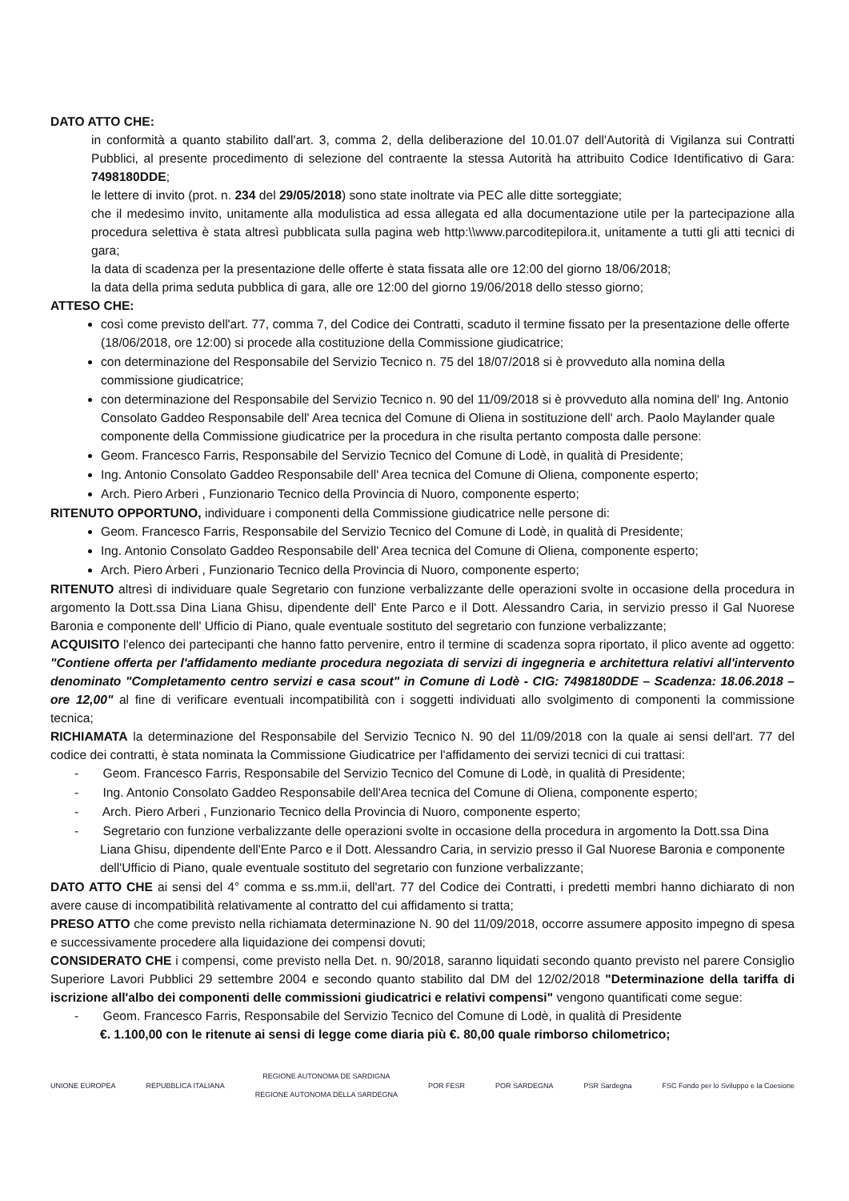DATO ATTO CHE:
in conformità a quanto stabilito dall'art. 3, comma 2, della deliberazione del 10.01.07 dell'Autorità di Vigilanza sui Contratti Pubblici, al presente procedimento di selezione del contraente la stessa Autorità ha attribuito Codice Identificativo di Gara: 7498180DDE;
le lettere di invito (prot. n. 234 del 29/05/2018) sono state inoltrate via PEC alle ditte sorteggiate;
che il medesimo invito, unitamente alla modulistica ad essa allegata ed alla documentazione utile per la partecipazione alla procedura selettiva è stata altresì pubblicata sulla pagina web http:\\www.parcoditepilora.it, unitamente a tutti gli atti tecnici di gara;
la data di scadenza per la presentazione delle offerte è stata fissata alle ore 12:00 del giorno 18/06/2018;
la data della prima seduta pubblica di gara, alle ore 12:00 del giorno 19/06/2018 dello stesso giorno;
ATTESO CHE:
così come previsto dell'art. 77, comma 7, del Codice dei Contratti, scaduto il termine fissato per la presentazione delle offerte (18/06/2018, ore 12:00) si procede alla costituzione della Commissione giudicatrice;
con determinazione del Responsabile del Servizio Tecnico n. 75 del 18/07/2018 si è provveduto alla nomina della commissione giudicatrice;
con determinazione del Responsabile del Servizio Tecnico n. 90 del 11/09/2018 si è provveduto alla nomina dell' Ing. Antonio Consolato Gaddeo Responsabile dell' Area tecnica del Comune di Oliena in sostituzione dell' arch. Paolo Maylander quale componente della Commissione giudicatrice per la procedura in che risulta pertanto composta dalle persone:
Geom. Francesco Farris, Responsabile del Servizio Tecnico del Comune di Lodè, in qualità di Presidente;
Ing. Antonio Consolato Gaddeo Responsabile dell' Area tecnica del Comune di Oliena, componente esperto;
Arch. Piero Arberi , Funzionario Tecnico della Provincia di Nuoro, componente esperto;
RITENUTO OPPORTUNO, individuare i componenti della Commissione giudicatrice nelle persone di:
Geom. Francesco Farris, Responsabile del Servizio Tecnico del Comune di Lodè, in qualità di Presidente;
Ing. Antonio Consolato Gaddeo Responsabile dell' Area tecnica del Comune di Oliena, componente esperto;
Arch. Piero Arberi , Funzionario Tecnico della Provincia di Nuoro, componente esperto;
RITENUTO altresì di individuare quale Segretario con funzione verbalizzante delle operazioni svolte in occasione della procedura in argomento la Dott.ssa Dina Liana Ghisu, dipendente dell' Ente Parco e il Dott. Alessandro Caria, in servizio presso il Gal Nuorese Baronia e componente dell' Ufficio di Piano, quale eventuale sostituto del segretario con funzione verbalizzante;
ACQUISITO l'elenco dei partecipanti che hanno fatto pervenire, entro il termine di scadenza sopra riportato, il plico avente ad oggetto: "Contiene offerta per l'affidamento mediante procedura negoziata di servizi di ingegneria e architettura relativi all'intervento denominato "Completamento centro servizi e casa scout" in Comune di Lodè - CIG: 7498180DDE – Scadenza: 18.06.2018 – ore 12,00" al fine di verificare eventuali incompatibilità con i soggetti individuati allo svolgimento di componenti la commissione tecnica;
RICHIAMATA la determinazione del Responsabile del Servizio Tecnico N. 90 del 11/09/2018 con la quale ai sensi dell'art. 77 del codice dei contratti, è stata nominata la Commissione Giudicatrice per l'affidamento dei servizi tecnici di cui trattasi:
- Geom. Francesco Farris, Responsabile del Servizio Tecnico del Comune di Lodè, in qualità di Presidente;
- Ing. Antonio Consolato Gaddeo Responsabile dell'Area tecnica del Comune di Oliena, componente esperto;
- Arch. Piero Arberi , Funzionario Tecnico della Provincia di Nuoro, componente esperto;
- Segretario con funzione verbalizzante delle operazioni svolte in occasione della procedura in argomento la Dott.ssa Dina Liana Ghisu, dipendente dell'Ente Parco e il Dott. Alessandro Caria, in servizio presso il Gal Nuorese Baronia e componente dell'Ufficio di Piano, quale eventuale sostituto del segretario con funzione verbalizzante;
DATO ATTO CHE ai sensi del 4° comma e ss.mm.ii, dell'art. 77 del Codice dei Contratti, i predetti membri hanno dichiarato di non avere cause di incompatibilità relativamente al contratto del cui affidamento si tratta;
PRESO ATTO che come previsto nella richiamata determinazione N. 90 del 11/09/2018, occorre assumere apposito impegno di spesa e successivamente procedere alla liquidazione dei compensi dovuti;
CONSIDERATO CHE i compensi, come previsto nella Det. n. 90/2018, saranno liquidati secondo quanto previsto nel parere Consiglio Superiore Lavori Pubblici 29 settembre 2004 e secondo quanto stabilito dal DM del 12/02/2018 "Determinazione della tariffa di iscrizione all'albo dei componenti delle commissioni giudicatrici e relativi compensi" vengono quantificati come segue:
- Geom. Francesco Farris, Responsabile del Servizio Tecnico del Comune di Lodè, in qualità di Presidente
€. 1.100,00 con le ritenute ai sensi di legge come diaria più €. 80,00 quale rimborso chilometrico;
UNIONE EUROPEA REPUBBLICA ITALIANA
REGIONE AUTONOMA DE SARDIGNA
REGIONE AUTONOMA DELLA SARDEGNA
POR FESR POR SARDEGNA PSR Sardegna
FSC Fondo per lo Sviluppo e la Coesione